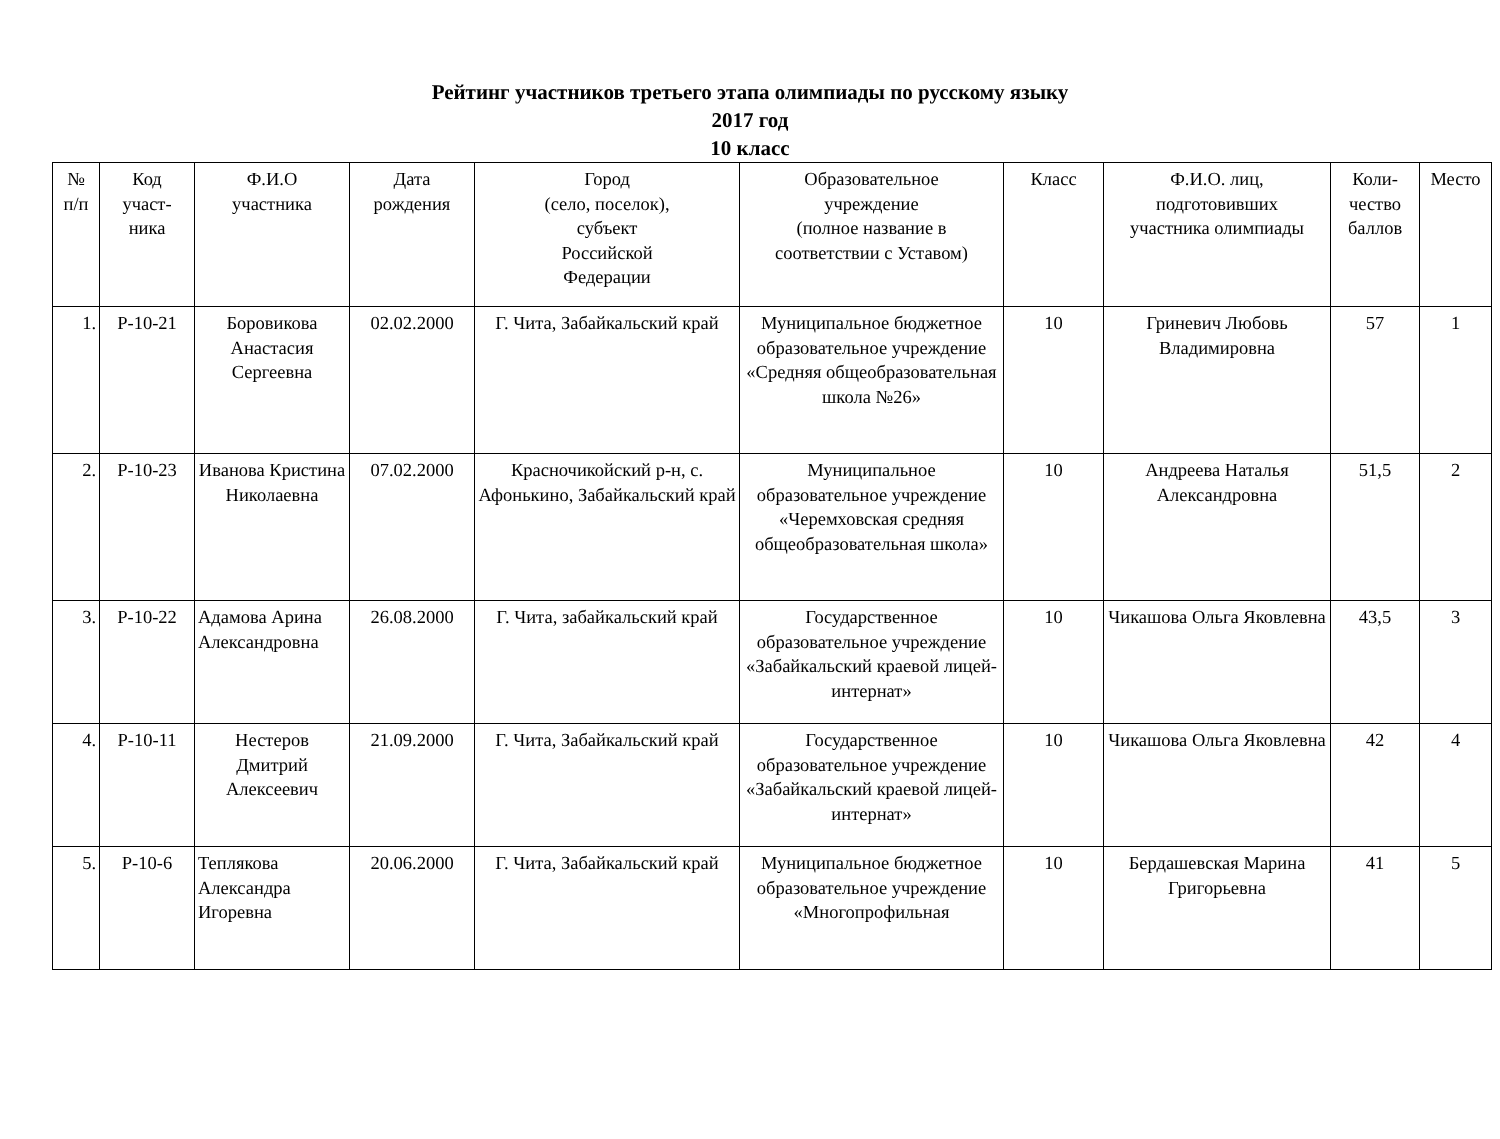Рейтинг участников третьего этапа олимпиады по русскому языку
2017 год
10 класс
| № п/п | Код участ- ника | Ф.И.О участника | Дата рождения | Город (село, поселок), субъект Российской Федерации | Образовательное учреждение (полное название в соответствии с Уставом) | Класс | Ф.И.О. лиц, подготовивших участника олимпиады | Коли- чество баллов | Место |
| --- | --- | --- | --- | --- | --- | --- | --- | --- | --- |
| 1. | Р-10-21 | Боровикова Анастасия Сергеевна | 02.02.2000 | Г. Чита, Забайкальский край | Муниципальное бюджетное образовательное учреждение «Средняя общеобразовательная школа №26» | 10 | Гриневич Любовь Владимировна | 57 | 1 |
| 2. | Р-10-23 | Иванова Кристина Николаевна | 07.02.2000 | Красночикойский р-н, с. Афонькино, Забайкальский край | Муниципальное образовательное учреждение «Черемховская средняя общеобразовательная школа» | 10 | Андреева Наталья Александровна | 51,5 | 2 |
| 3. | Р-10-22 | Адамова Арина Александровна | 26.08.2000 | Г. Чита, забайкальский край | Государственное образовательное учреждение «Забайкальский краевой лицей-интернат» | 10 | Чикашова Ольга Яковлевна | 43,5 | 3 |
| 4. | Р-10-11 | Нестеров Дмитрий Алексеевич | 21.09.2000 | Г. Чита, Забайкальский край | Государственное образовательное учреждение «Забайкальский краевой лицей-интернат» | 10 | Чикашова Ольга Яковлевна | 42 | 4 |
| 5. | Р-10-6 | Теплякова Александра Игоревна | 20.06.2000 | Г. Чита, Забайкальский край | Муниципальное бюджетное образовательное учреждение «Многопрофильная | 10 | Бердашевская Марина Григорьевна | 41 | 5 |